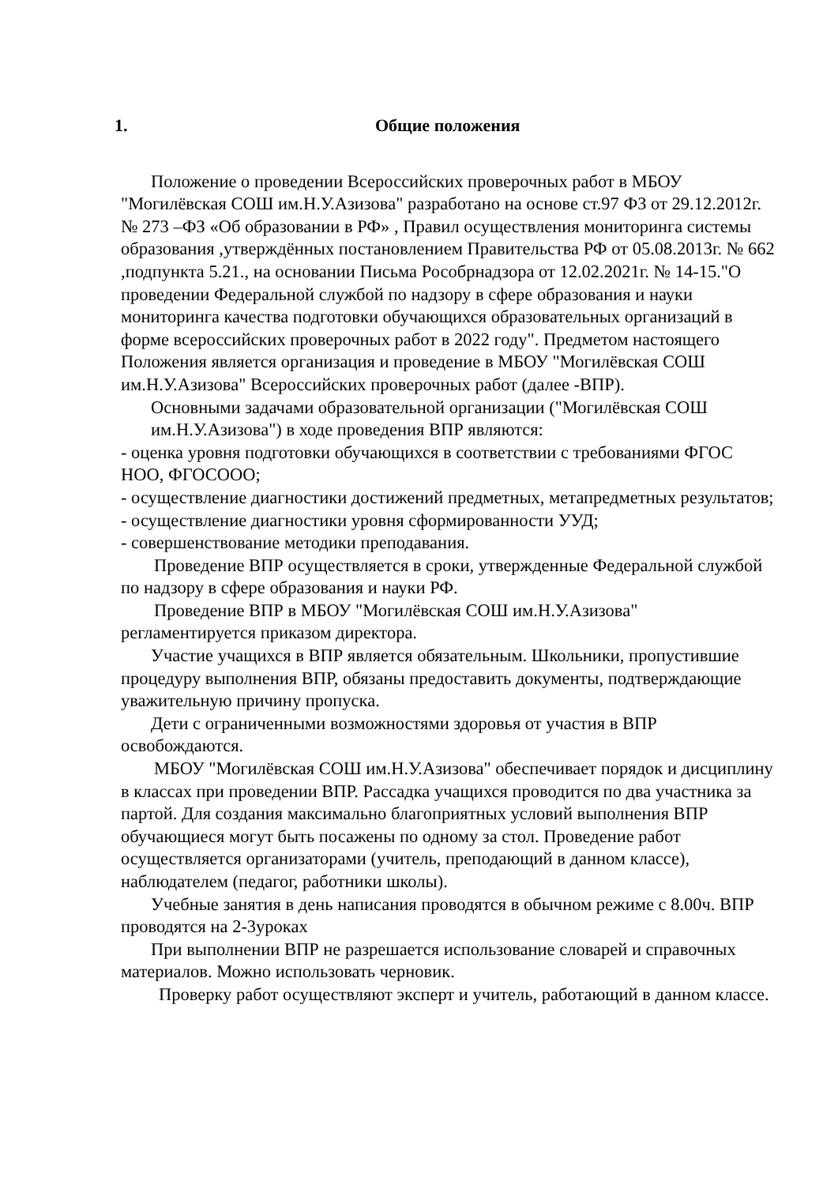1. Общие положения
Положение о проведении Всероссийских проверочных работ в МБОУ "Могилёвская СОШ им.Н.У.Азизова" разработано на основе ст.97 ФЗ от 29.12.2012г. № 273 –ФЗ «Об образовании в РФ» , Правил осуществления мониторинга системы образования ,утверждённых постановлением Правительства РФ от 05.08.2013г. № 662 ,подпункта 5.21., на основании Письма Рособрнадзора от 12.02.2021г. № 14-15."О проведении Федеральной службой по надзору в сфере образования и науки мониторинга качества подготовки обучающихся образовательных организаций в форме всероссийских проверочных работ в 2022 году". Предметом настоящего Положения является организация и проведение в МБОУ "Могилёвская СОШ им.Н.У.Азизова" Всероссийских проверочных работ (далее -ВПР).
Основными задачами образовательной организации ("Могилёвская СОШ им.Н.У.Азизова") в ходе проведения ВПР являются:
- оценка уровня подготовки обучающихся в соответствии с требованиями ФГОС НОО, ФГОСООО;
- осуществление диагностики достижений предметных, метапредметных результатов;
- осуществление диагностики уровня сформированности УУД;
- совершенствование методики преподавания.
Проведение ВПР осуществляется в сроки, утвержденные Федеральной службой по надзору в сфере образования и науки РФ.
Проведение ВПР в МБОУ "Могилёвская СОШ им.Н.У.Азизова" регламентируется приказом директора.
Участие учащихся в ВПР является обязательным. Школьники, пропустившие процедуру выполнения ВПР, обязаны предоставить документы, подтверждающие уважительную причину пропуска.
Дети с ограниченными возможностями здоровья от участия в ВПР освобождаются.
МБОУ "Могилёвская СОШ им.Н.У.Азизова" обеспечивает порядок и дисциплину в классах при проведении ВПР. Рассадка учащихся проводится по два участника за партой. Для создания максимально благоприятных условий выполнения ВПР обучающиеся могут быть посажены по одному за стол. Проведение работ осуществляется организаторами (учитель, преподающий в данном классе), наблюдателем (педагог, работники школы).
Учебные занятия в день написания проводятся в обычном режиме с 8.00ч. ВПР проводятся на 2-3уроках
При выполнении ВПР не разрешается использование словарей и справочных материалов. Можно использовать черновик.
Проверку работ осуществляют эксперт и учитель, работающий в данном классе.